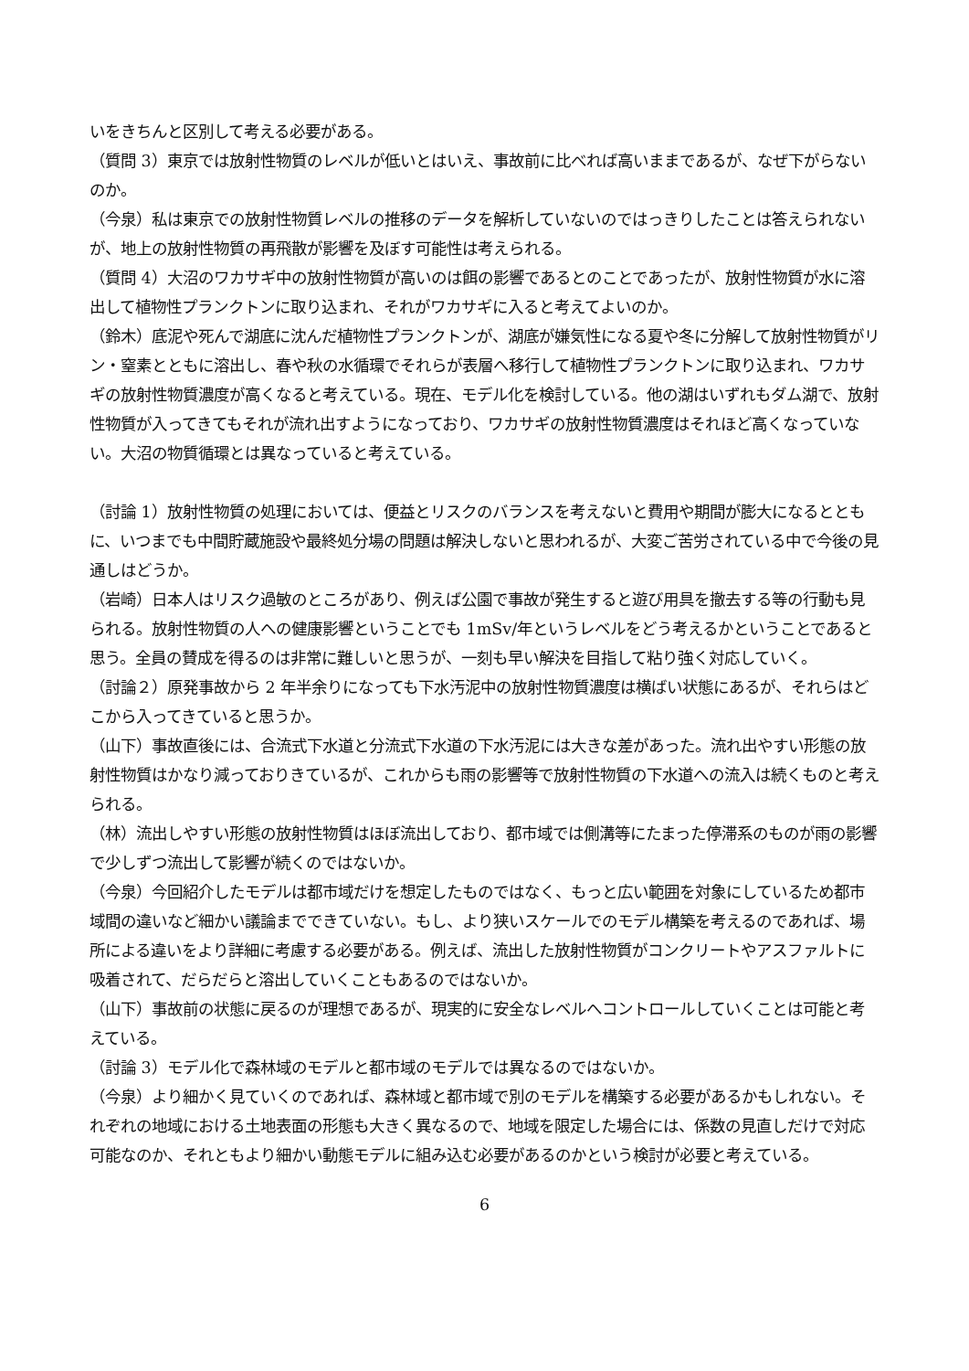いをきちんと区別して考える必要がある。
（質問 3）東京では放射性物質のレベルが低いとはいえ、事故前に比べれば高いままであるが、なぜ下がらないのか。
（今泉）私は東京での放射性物質レベルの推移のデータを解析していないのではっきりしたことは答えられないが、地上の放射性物質の再飛散が影響を及ぼす可能性は考えられる。
（質問 4）大沼のワカサギ中の放射性物質が高いのは餌の影響であるとのことであったが、放射性物質が水に溶出して植物性プランクトンに取り込まれ、それがワカサギに入ると考えてよいのか。
（鈴木）底泥や死んで湖底に沈んだ植物性プランクトンが、湖底が嫌気性になる夏や冬に分解して放射性物質がリン・窒素とともに溶出し、春や秋の水循環でそれらが表層へ移行して植物性プランクトンに取り込まれ、ワカサギの放射性物質濃度が高くなると考えている。現在、モデル化を検討している。他の湖はいずれもダム湖で、放射性物質が入ってきてもそれが流れ出すようになっており、ワカサギの放射性物質濃度はそれほど高くなっていない。大沼の物質循環とは異なっていると考えている。
（討論 1）放射性物質の処理においては、便益とリスクのバランスを考えないと費用や期間が膨大になるとともに、いつまでも中間貯蔵施設や最終処分場の問題は解決しないと思われるが、大変ご苦労されている中で今後の見通しはどうか。
（岩崎）日本人はリスク過敏のところがあり、例えば公園で事故が発生すると遊び用具を撤去する等の行動も見られる。放射性物質の人への健康影響ということでも 1mSv/年というレベルをどう考えるかということであると思う。全員の賛成を得るのは非常に難しいと思うが、一刻も早い解決を目指して粘り強く対応していく。
（討論２）原発事故から 2 年半余りになっても下水汚泥中の放射性物質濃度は横ばい状態にあるが、それらはどこから入ってきていると思うか。
（山下）事故直後には、合流式下水道と分流式下水道の下水汚泥には大きな差があった。流れ出やすい形態の放射性物質はかなり減っておりきているが、これからも雨の影響等で放射性物質の下水道への流入は続くものと考えられる。
（林）流出しやすい形態の放射性物質はほぼ流出しており、都市域では側溝等にたまった停滞系のものが雨の影響で少しずつ流出して影響が続くのではないか。
（今泉）今回紹介したモデルは都市域だけを想定したものではなく、もっと広い範囲を対象にしているため都市域間の違いなど細かい議論までできていない。もし、より狭いスケールでのモデル構築を考えるのであれば、場所による違いをより詳細に考慮する必要がある。例えば、流出した放射性物質がコンクリートやアスファルトに吸着されて、だらだらと溶出していくこともあるのではないか。
（山下）事故前の状態に戻るのが理想であるが、現実的に安全なレベルへコントロールしていくことは可能と考えている。
（討論 3）モデル化で森林域のモデルと都市域のモデルでは異なるのではないか。
（今泉）より細かく見ていくのであれば、森林域と都市域で別のモデルを構築する必要があるかもしれない。それぞれの地域における土地表面の形態も大きく異なるので、地域を限定した場合には、係数の見直しだけで対応可能なのか、それともより細かい動態モデルに組み込む必要があるのかという検討が必要と考えている。
6